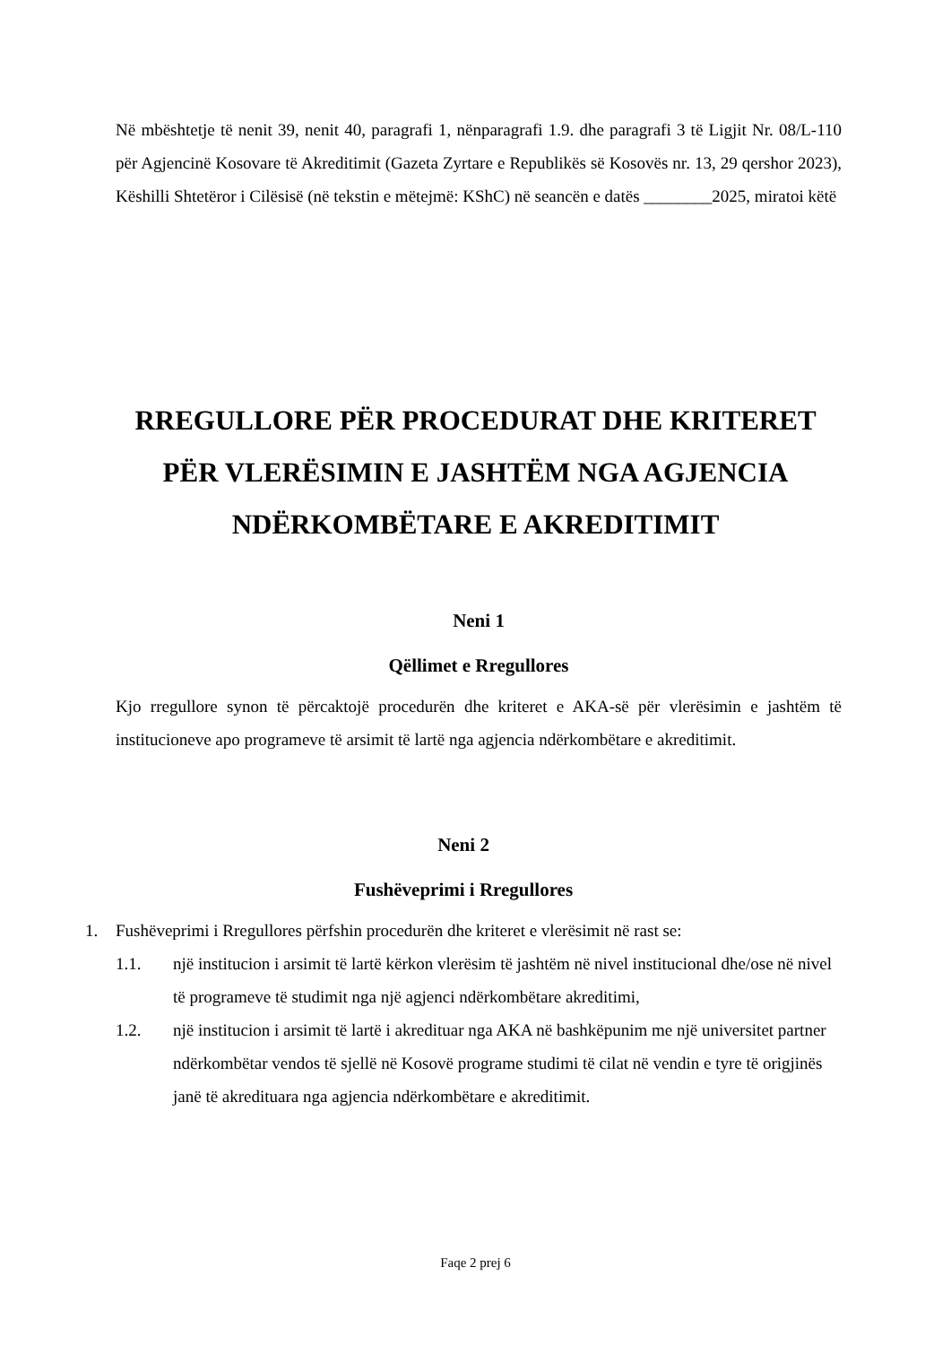Në mbështetje të nenit 39, nenit 40, paragrafi 1, nënparagrafi 1.9. dhe paragrafi 3 të Ligjit Nr. 08/L-110 për Agjencinë Kosovare të Akreditimit (Gazeta Zyrtare e Republikës së Kosovës nr. 13, 29 qershor 2023), Këshilli Shtetëror i Cilësisë (në tekstin e mëtejmë: KShC) në seancën e datës ________2025, miratoi këtë
RREGULLORE PËR PROCEDURAT DHE KRITERET
PËR VLERËSIMIN E JASHTËM NGA AGJENCIA
NDËRKOMBËTARE E AKREDITIMIT
Neni 1
Qëllimet e Rregullores
Kjo rregullore synon të përcaktojë procedurën dhe kriteret e AKA-së për vlerësimin e jashtëm të institucioneve apo programeve të arsimit të lartë nga agjencia ndërkombëtare e akreditimit.
Neni 2
Fushëveprimi i Rregullores
1. Fushëveprimi i Rregullores përfshin procedurën dhe kriteret e vlerësimit në rast se:
1.1. një institucion i arsimit të lartë kërkon vlerësim të jashtëm në nivel institucional dhe/ose në nivel të programeve të studimit nga një agjenci ndërkombëtare akreditimi,
1.2. një institucion i arsimit të lartë i akredituar nga AKA në bashkëpunim me një universitet partner ndërkombëtar vendos të sjellë në Kosovë programe studimi të cilat në vendin e tyre të origjinës janë të akredituara nga agjencia ndërkombëtare e akreditimit.
Faqe 2 prej 6